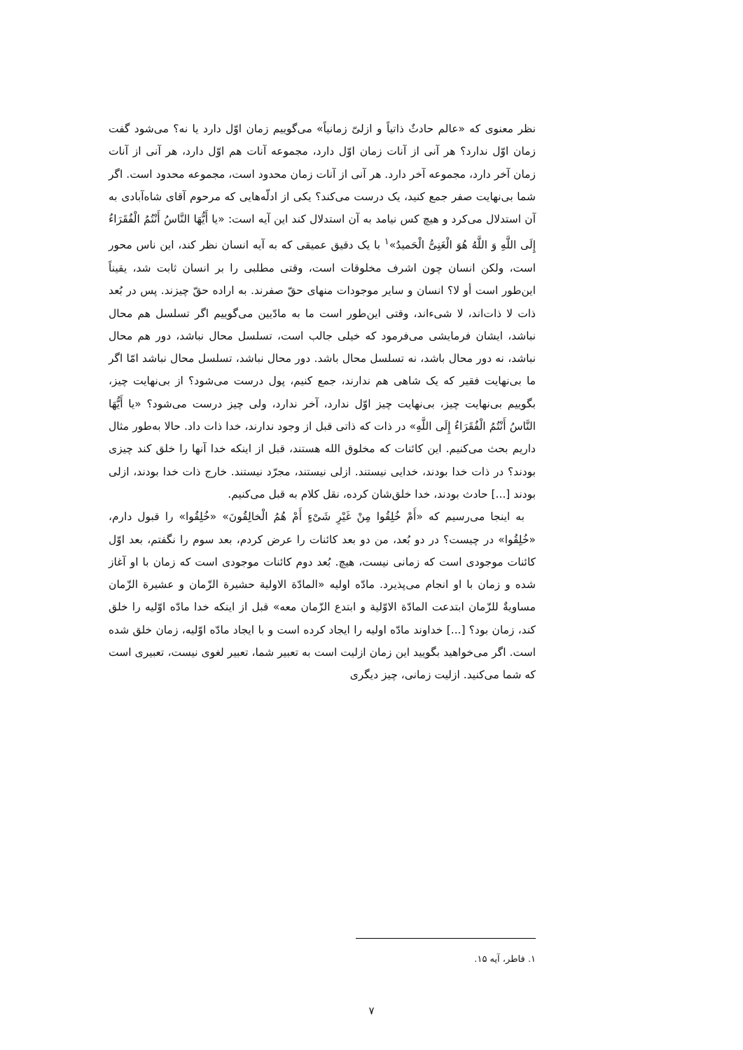نظر معنوی که «عالم حادثٌ ذاتیاً و ازلیّ زمانیاً» می‌گوییم زمان اوّل دارد یا نه؟ می‌شود گفت زمان اوّل ندارد؟ هر آنی از آنات زمان اوّل دارد، مجموعه آنات هم اوّل دارد، هر آنی از آنات زمان آخر دارد، مجموعه آخر دارد. هر آنی از آنات زمان محدود است، مجموعه محدود است. اگر شما بی‌نهایت صفر جمع کنید، یک درست می‌کند؟ یکی از ادلّه‌هایی که مرحوم آقای شاه‌آبادی به آن استدلال می‌کرد و هیچ کس نیامد به آن استدلال کند این آیه است: «یا أَیُّهَا النَّاسُ أَنْتُمُ الْفُقَرَاءُ إِلَی اللَّهِ وَ اللَّهُ هُوَ الْغَنِیُّ الْحَمیدُ»<sup>۱</sup> با یک دقیق عمیقی که به آیه انسان نظر کند، این ناس محور است، ولکن انسان چون اشرف مخلوقات است، وقتی مطلبی را بر انسان ثابت شد، یقیناً این‌طور است أو لا؟ انسان و سایر موجودات منهای حقّ صفرند. به اراده حقّ چیزند. پس در بُعد ذات لا ذات‌اند، لا شیء‌اند، وقتی این‌طور است ما به مادّیین می‌گوییم اگر تسلسل هم محال نباشد، ایشان فرمایشی می‌فرمود که خیلی جالب است، تسلسل محال نباشد، دور هم محال نباشد، نه دور محال باشد، نه تسلسل محال باشد. دور محال نباشد، تسلسل محال نباشد امّا اگر ما بی‌نهایت فقیر که یک شاهی هم ندارند، جمع کنیم، پول درست می‌شود؟ از بی‌نهایت چیز، بگوییم بی‌نهایت چیز، بی‌نهایت چیز اوّل ندارد، آخر ندارد، ولی چیز درست می‌شود؟ «یا أَیُّهَا النَّاسُ أَنْتُمُ الْفُقَرَاءُ إِلَی اللَّهِ» در ذات که ذاتی قبل از وجود ندارند، خدا ذات داد. حالا به‌طور مثال داریم بحث می‌کنیم. این کائنات که مخلوق الله هستند، قبل از اینکه خدا آنها را خلق کند چیزی بودند؟ در ذات خدا بودند، خدایی نیستند. ازلی نیستند، مجرّد نیستند. خارج ذات خدا بودند، ازلی بودند [...] حادث بودند، خدا خلق‌شان کرده، نقل کلام به قبل می‌کنیم.
به اینجا می‌رسیم که «أَمْ خُلِقُوا مِنْ غَیْرِ شَیْءٍ أَمْ هُمُ الْخالِقُونَ» «خُلِقُوا» را قبول دارم، «خُلِقُوا» در چیست؟ در دو بُعد، من دو بعد کائنات را عرض کردم، بعد سوم را نگفتم، بعد اوّل کائنات موجودی است که زمانی نیست، هیچ. بُعد دوم کائنات موجودی است که زمان با او آغاز شده و زمان با او انجام می‌پذیرد. مادّه اولیه «المادّة الاولیة حشیرة الزّمان و عشیرة الزّمان مساویةٌ للزّمان ابتدعت المادّة الاوّلیة و ابتدع الزّمان معه» قبل از اینکه خدا مادّه اوّلیه را خلق کند، زمان بود؟ [...] خداوند مادّه اولیه را ایجاد کرده است و با ایجاد مادّه اوّلیه، زمان خلق شده است. اگر می‌خواهید بگویید این زمان ازلیت است به تعبیر شما، تعبیر لغوی نیست، تعبیری است که شما می‌کنید. ازلیت زمانی، چیز دیگری
۱. فاطر، آیه ۱۵.
۷